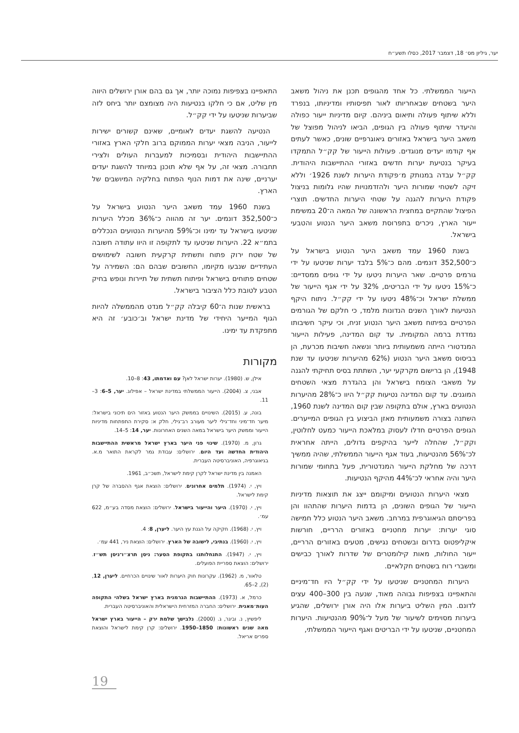יער, גיליון מס׳ 18, דצמבר 2017, כסלו תשע״ח
הייעור הממשלתי. כל אחד מהגופים תכנן את ניהול משאב היער בשטחים שבאחריותו לאור תפיסותיו ומדיניותו, בנפרד וללא שיתוף פעולה ותיאום ביניהם. קיום מדיניות ייעור כפולה והיעדר שיתוף פעולה בין הגופים, הביאו לניהול מפוצל של משאב היער בישראל באזורים גיאוגרפיים שונים, כאשר לעתים אף קודמו יעדים מנוגדים. פעולות הייעור של קק״ל התמקדו בעיקר בנטיעת יערות חדשים באזורי ההתיישבות היהודית. קק״ל עבדה במנותק מ׳פקודת היערות לשנת 1926׳ וללא זיקה לשטחי שמורות היער ולהזדמנויות שהיו גלומות בניצול פקודת היערות להגנה על שטחי היערות החדשים. תוצרי הפיצול שהתקיים במחצית הראשונה של המאה ה־20 במשימת ייעור הארץ, ניכרים בתפרוסת משאב היער הנטוע והטבעי בישראל.
בשנת 1960 עמד משאב היער הנטוע בישראל על כ־352,500 דונמים. מהם כ־5% בלבד יערות שניטעו על ידי גורמים פרטיים. שאר היערות ניטעו על ידי גופים ממסדיים: כ־15% ניטעו על ידי הבריטים, 32% על ידי אגף הייעור של ממשלת ישראל וכ־48% ניטעו על ידי קק״ל. ניתוח היקף הנטיעות לאורך השנים הנדונות מלמד, כי חלקם של הגורמים הפרטיים בפיתוח משאב היער הנטוע זניח, וכי עיקר חשיבותו נמדדת ברמה המקומית. עד קום המדינה, פעילות הייעור המנדטורי הייתה משמעותית ביותר ונשאה חשיבות מכרעת, הן בביסוס משאב היער הנטוע (62% מהיערות שניטעו עד שנת 1948), הן ברישום מקרקעי יער, השתתת בסיס תחיקתי להגנה על משאבי הצומח בישראל והן בהגדרת מצאי השטחים המוגנים. עד קום המדינה נטיעות קק״ל היוו כ־28% מהיערות הנטועים בארץ, אולם בתקופה שבין קום המדינה לשנת 1960, השתנה בצורה משמעותית מאזן הביצוע בין הגופים המייערים. הגופים הפרטיים חדלו לעסוק במלאכת הייעור כמעט לחלוטין, וקק״ל, שהחלה לייער בהיקפים גדולים, הייתה אחראית לכ־56% מהנטיעות, בעוד אגף הייעור הממשלתי, שהיה ממשיך דרכה של מחלקת הייעור המנדטורית, פעל בתחומי שמורות היער והיה אחראי לכ־44% מהיקף הנטיעות.
מצאי היערות הנטועים ומיקומם ייצג את תוצאות מדיניות הייעור של הגופים השונים, הן בדמות היערות שהתהוו והן בפריסתם הגיאוגרפית במרחב. משאב היער הנטוע כלל חמישה סוגי יערות: יערות מחטניים באזורים הרריים, חורשות איקליפטוס בדרום ובשטחים נגישים, מטעים באזורים הרריים, ייעור החולות, מאות קילומטרים של שדרות לאורך כבישים ומשברי רוח בשטחים חקלאיים.
היערות המחטניים שניטעו על ידי קק״ל היו חד־מיניים והתאפיינו בצפיפות גבוהה מאוד, שנעה בין 300–400 עצים לדונם. המין השליט ביערות אלו היה אורן ירושלים, שהגיע ביערות מסוימים לשיעור של מעל ל־90% מהנטיעות. היערות המחטניים, שניטעו על ידי הבריטים ואגף הייעור הממשלתי,
התאפיינו בצפיפות נמוכה יותר, אך גם בהם אורן ירושלים היווה מין שליט, אם כי חלקו בנטיעות היה מצומצם יותר ביחס לזה שביערות שניטעו על ידי קק״ל.
הנטיעה להשגת יעדים לאומיים, שאינם קשורים ישירות לייעור, הניבה מצאי יערות הממוקם ברוב חלקי הארץ באזורי ההתיישבות היהודית ובסמיכות למעברות העולים ולצירי תחבורה. מצאי זה, על אף שלא תוכנן במיוחד להשגת יעדים יערניים, שינה את דמות הנוף הפתוח בחלקיה המיושבים של הארץ.
בשנת 1960 עמד משאב היער הנטוע בישראל על כ־352,500 דונמים. יער זה מהווה כ־36% מכלל היערות שניטעו בישראל עד ימינו וכ־59% מהיערות הנטועים הנכללים בתמ״א 22. היערות שניטעו עד לתקופה זו היוו עתודה חשובה של שטח ירוק פתוח ותשתית קרקעית חשובה לשימושים העתידיים שנבעו מקיומו, החשובים שבהם הם: השמירה על שטחים פתוחים בישראל ופיתוח תשתית של תיירות ונופש בחיק הטבע לטובת כלל הציבור בישראל.
בראשית שנות ה־60 קיבלה קק״ל מנדט מהממשלה להיות הגוף המייער היחידי של מדינת ישראל וב׳כובע׳ זה היא מתפקדת עד ימינו.
מקורות
אילן, ש. (1980). יערות ישראל לאן? עם ואדמתו, 43: 8–10.
אבני, צ. (2004). הייעור הממשלתי במדינת ישראל – אפילוג. יער, 5–6: 3–11.
בונה, ע. (2015). השינויים בממשק היער הנטוע באזור הים תיכוני בישראל: מיער חד־מיני וחד־גילי ליער מעורב רב־גילי, חלק א: סקירת התפתחות מדיניות הייעור וממשק היער בישראל במאה השנים האחרונות. יער, 14: 5–14.
גרון, מ. (1970). שינוי פני היער בארץ ישראל מראשית ההתיישבות היהודית החדשה ועד היום. ירושלים: עבודת גמר לקראת התואר מ.א. בגיאוגרפיה, האוניברסיטה העברית.
האמנה בין מדינת ישראל לקרן קימת לישראל, תשכ״ב, 1961.
ויץ, י. (1974). תלמים אחרונים. ירושלים: הוצאת אגף ההסברה של קרן קימת לישראל.
ויץ, י. (1970). היער והייעור בישראל. ירושלים: הוצאת מסדה בע״מ, 622 עמ׳.
ויץ, י. (1968). חקיקה על הגנת עץ היער. ליערן, 8: 4.
ויץ, י. (1960). בנתיבי, לישובה של הארץ. ירושלים: הוצאת ניר, 441 עמ׳.
ויץ, י. (1947). התנחלותנו בתקופת הסער: ניסן תרצ״ו־ניסן תש״ז. ירושלים: הוצאת ספריית הפועלים.
טלאור, מ. (1962). עקרונות חוק היערות לאור שינויים הכרחיים. ליערן, 12, (2), 2–65.
כרמל, א. (1973). ההתיישבות הגרמנית בארץ ישראל בשלהי התקופה העות׳מאנית. ירושלים: החברה המזרחית הישראלית והאוניברסיטה העברית.
ליפשיץ, נ. וביגר, ג. (2000). נלבישך שלמת ירק – הייעור בארץ ישראל מאה שנים ראשונות: 1850–1950. ירושלים: קרן קימת לישראל והוצאת ספרים אריאל.
19